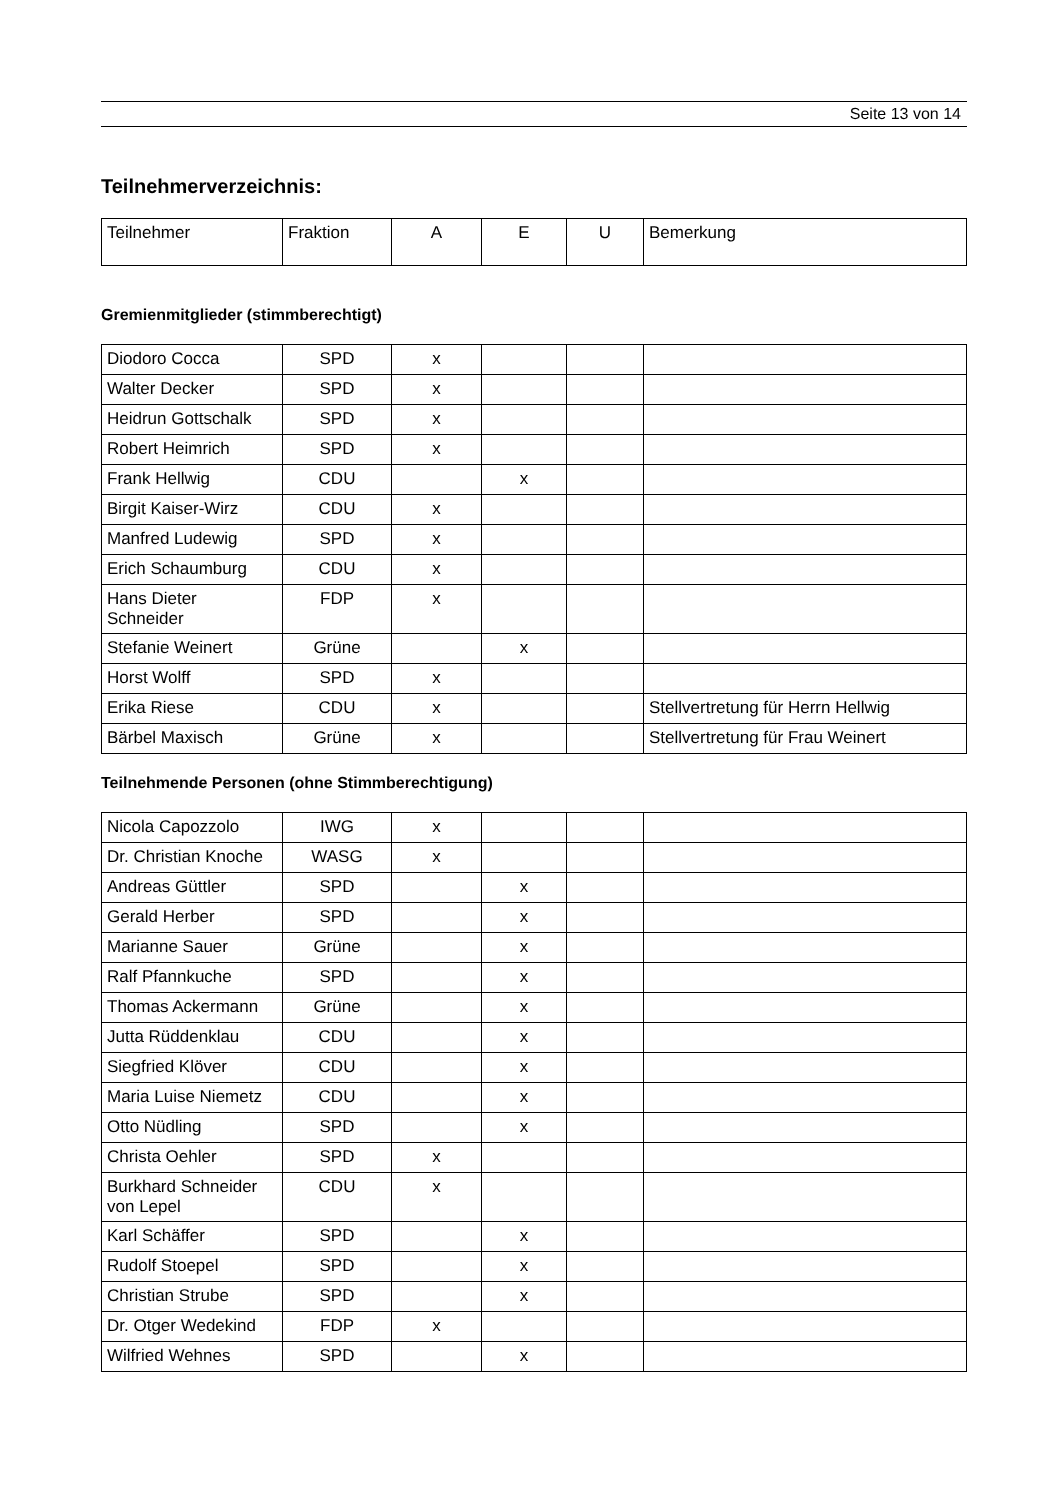Seite 13 von 14
Teilnehmerverzeichnis:
| Teilnehmer | Fraktion | A | E | U | Bemerkung |
Gremienmitglieder (stimmberechtigt)
| Diodoro Cocca | SPD | x | | | |
| Walter Decker | SPD | x | | | |
| Heidrun Gottschalk | SPD | x | | | |
| Robert Heimrich | SPD | x | | | |
| Frank Hellwig | CDU | | x | | |
| Birgit Kaiser-Wirz | CDU | x | | | |
| Manfred Ludewig | SPD | x | | | |
| Erich Schaumburg | CDU | x | | | |
| Hans Dieter Schneider | FDP | x | | | |
| Stefanie Weinert | Grüne | | x | | |
| Horst Wolff | SPD | x | | | |
| Erika Riese | CDU | x | | | Stellvertretung für Herrn Hellwig |
| Bärbel Maxisch | Grüne | x | | | Stellvertretung für Frau Weinert |
Teilnehmende Personen (ohne Stimmberechtigung)
| Nicola Capozzolo | IWG | x | | | |
| Dr. Christian Knoche | WASG | x | | | |
| Andreas Güttler | SPD | | x | | |
| Gerald Herber | SPD | | x | | |
| Marianne Sauer | Grüne | | x | | |
| Ralf Pfannkuche | SPD | | x | | |
| Thomas Ackermann | Grüne | | x | | |
| Jutta Rüddenklau | CDU | | x | | |
| Siegfried Klöver | CDU | | x | | |
| Maria Luise Niemetz | CDU | | x | | |
| Otto Nüdling | SPD | | x | | |
| Christa Oehler | SPD | x | | | |
| Burkhard Schneider von Lepel | CDU | x | | | |
| Karl Schäffer | SPD | | x | | |
| Rudolf Stoepel | SPD | | x | | |
| Christian Strube | SPD | | x | | |
| Dr. Otger Wedekind | FDP | x | | | |
| Wilfried Wehnes | SPD | | x | | |